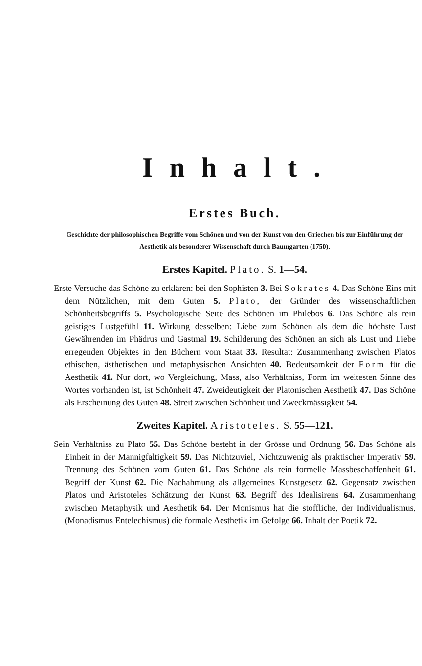Inhalt.
Erstes Buch.
Geschichte der philosophischen Begriffe vom Schönen und von der Kunst von den Griechen bis zur Einführung der Aesthetik als besonderer Wissenschaft durch Baumgarten (1750).
Erstes Kapitel. Plato. S. 1—54.
Erste Versuche das Schöne zu erklären: bei den Sophisten 3. Bei Sokrates 4. Das Schöne Eins mit dem Nützlichen, mit dem Guten 5. Plato, der Gründer des wissenschaftlichen Schönheitsbegriffs 5. Psychologische Seite des Schönen im Philebos 6. Das Schöne als rein geistiges Lustgefühl 11. Wirkung desselben: Liebe zum Schönen als dem die höchste Lust Gewährenden im Phädrus und Gastmal 19. Schilderung des Schönen an sich als Lust und Liebe erregenden Objektes in den Büchern vom Staat 33. Resultat: Zusammenhang zwischen Platos ethischen, ästhetischen und metaphysischen Ansichten 40. Bedeutsamkeit der Form für die Aesthetik 41. Nur dort, wo Vergleichung, Mass, also Verhältniss, Form im weitesten Sinne des Wortes vorhanden ist, ist Schönheit 47. Zweideutigkeit der Platonischen Aesthetik 47. Das Schöne als Erscheinung des Guten 48. Streit zwischen Schönheit und Zweckmässigkeit 54.
Zweites Kapitel. Aristoteles. S. 55—121.
Sein Verhältniss zu Plato 55. Das Schöne besteht in der Grösse und Ordnung 56. Das Schöne als Einheit in der Mannigfaltigkeit 59. Das Nichtzuviel, Nichtzuwenig als praktischer Imperativ 59. Trennung des Schönen vom Guten 61. Das Schöne als rein formelle Massbeschaffenheit 61. Begriff der Kunst 62. Die Nachahmung als allgemeines Kunstgesetz 62. Gegensatz zwischen Platos und Aristoteles Schätzung der Kunst 63. Begriff des Idealisirens 64. Zusammenhang zwischen Metaphysik und Aesthetik 64. Der Monismus hat die stoffliche, der Individualismus, (Monadismus Entelechismus) die formale Aesthetik im Gefolge 66. Inhalt der Poetik 72.